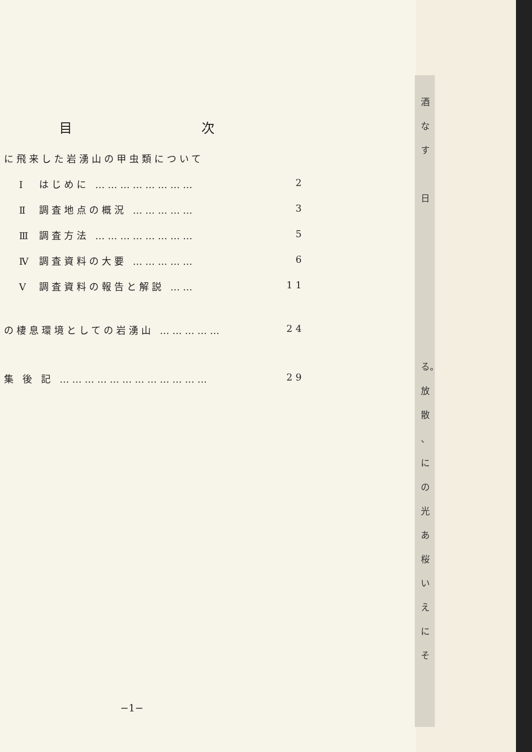目 次
に飛来した岩湧山の甲虫類について
Ⅰ はじめに …………………… 2
Ⅱ 調査地点の概況 …………… 3
Ⅲ 調査方法 …………………… 5
Ⅳ 調査資料の大要 …………… 6
Ⅴ 調査資料の報告と解説 …… 11
の棲息環境としての岩湧山 …………… 24
集 後 記 ……………………………… 29
−1−
酒
な
す
日
る。
放
散
、
に
の
光
あ
桜
い
え
に
そ